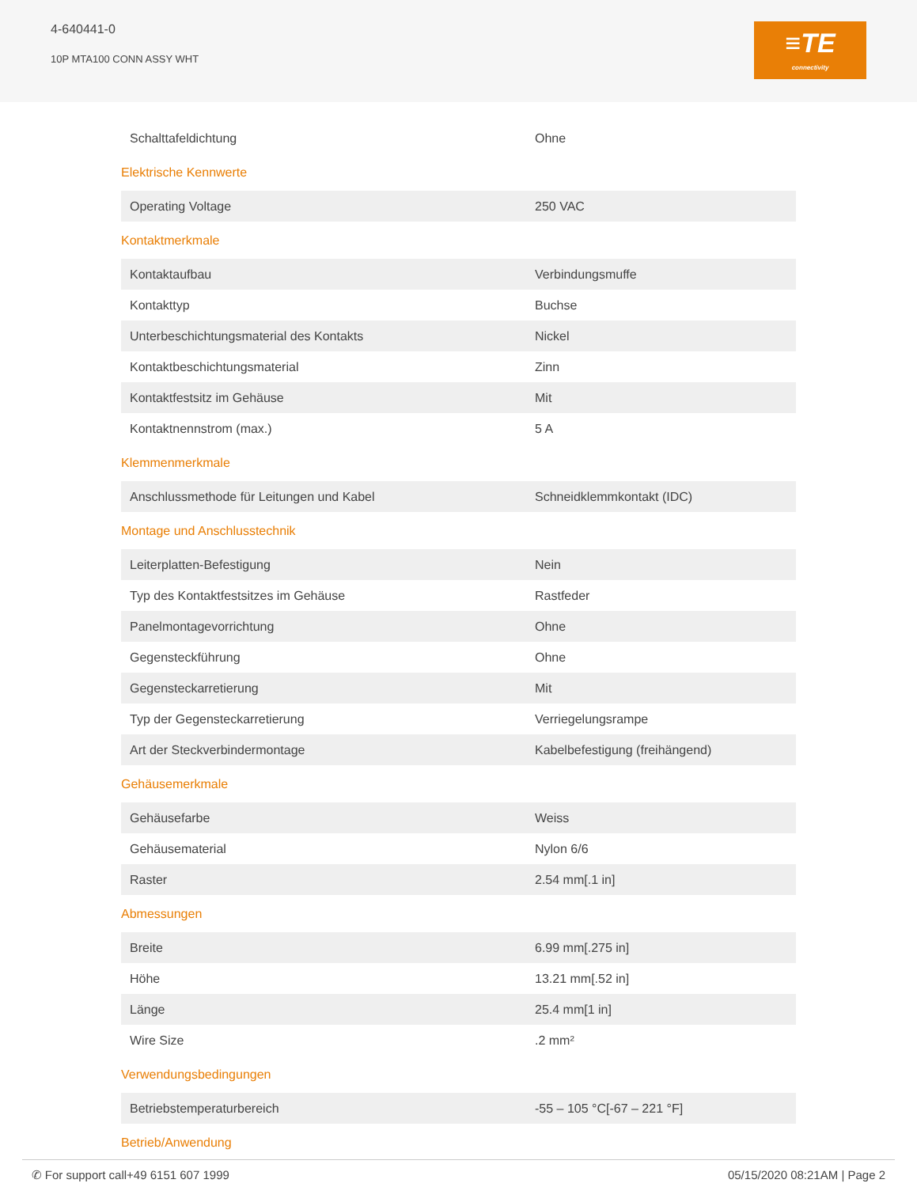4-640441-0
10P MTA100 CONN ASSY WHT
≡TE
connectivity
| Schalttafeldichtung | Ohne |
Elektrische Kennwerte
| Operating Voltage | 250 VAC |
Kontaktmerkmale
| Kontaktaufbau | Verbindungsmuffe |
| Kontakttyp | Buchse |
| Unterbeschichtungsmaterial des Kontakts | Nickel |
| Kontaktbeschichtungsmaterial | Zinn |
| Kontaktfestsitz im Gehäuse | Mit |
| Kontaktnennstrom (max.) | 5 A |
Klemmenmerkmale
| Anschlussmethode für Leitungen und Kabel | Schneidklemmkontakt (IDC) |
Montage und Anschlusstechnik
| Leiterplatten-Befestigung | Nein |
| Typ des Kontaktfestsitzes im Gehäuse | Rastfeder |
| Panelmontagevorrichtung | Ohne |
| Gegensteckführung | Ohne |
| Gegensteckarretierung | Mit |
| Typ der Gegensteckarretierung | Verriegelungsrampe |
| Art der Steckverbindermontage | Kabelbefestigung (freihängend) |
Gehäusemerkmale
| Gehäusefarbe | Weiss |
| Gehäusematerial | Nylon 6/6 |
| Raster | 2.54 mm[.1 in] |
Abmessungen
| Breite | 6.99 mm[.275 in] |
| Höhe | 13.21 mm[.52 in] |
| Länge | 25.4 mm[1 in] |
| Wire Size | .2 mm² |
Verwendungsbedingungen
| Betriebstemperaturbereich | -55 – 105 °C[-67 – 221 °F] |
Betrieb/Anwendung
✆ For support call+49 6151 607 1999 05/15/2020 08:21AM | Page 2